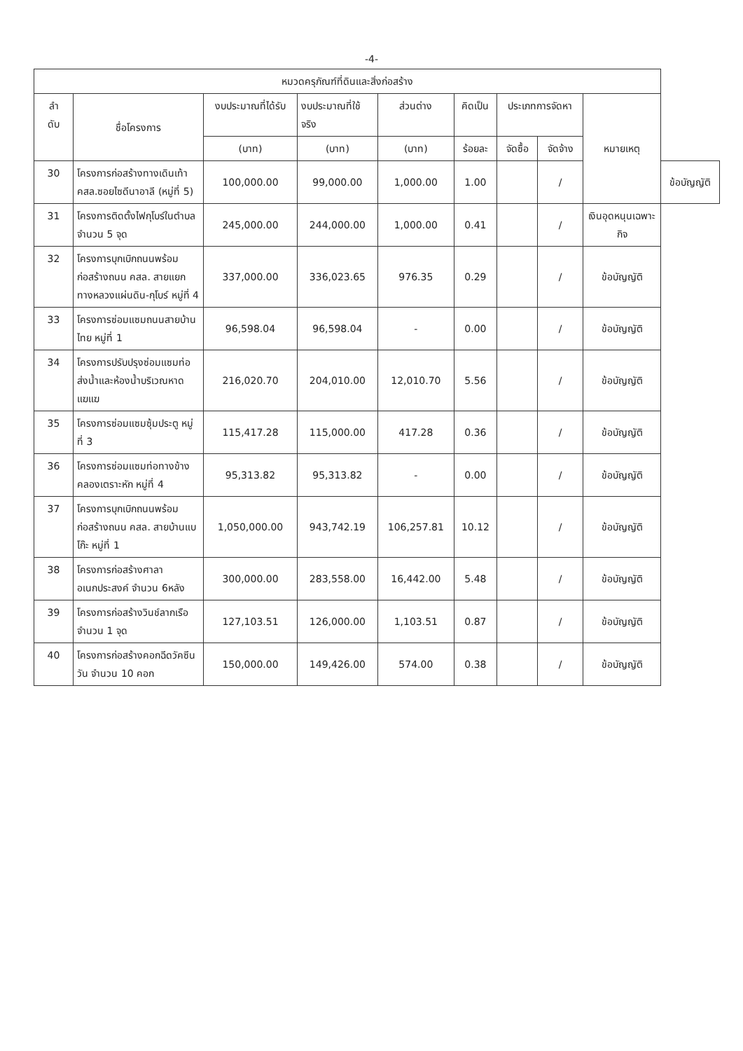-4-
| หมวดครุภัณฑ์ที่ดินและสิ่งก่อสร้าง | | | | | | | | | |
| --- | --- | --- | --- | --- | --- | --- | --- | --- | --- |
| ลำ ดับ | ชื่อโครงการ | งบประมาณที่ได้รับ | งบประมาณที่ใช้ จริง | ส่วนต่าง | คิดเป็น | ประเภทการจัดหา | | หมายเหตุ | |
| | | (บาท) | (บาท) | (บาท) | ร้อยละ | จัดซื้อ | จัดจ้าง | | |
| 30 | โครงการก่อสร้างทางเดินเท้า คสล.ซอยไซดีนาอาลี (หมู่ที่ 5) | 100,000.00 | 99,000.00 | 1,000.00 | 1.00 | | / | | ข้อบัญญัติ |
| 31 | โครงการติดตั้งไฟกุโบร์ในตำบล จำนวน 5 จุด | 245,000.00 | 244,000.00 | 1,000.00 | 0.41 | | / | เงินอุดหนุนเฉพาะกิจ | |
| 32 | โครงการบุกเบิกถนนพร้อมก่อสร้างถนน คสล. สายแยกทางหลวงแผ่นดิน-กุโบร์ หมู่ที่ 4 | 337,000.00 | 336,023.65 | 976.35 | 0.29 | | / | ข้อบัญญัติ | |
| 33 | โครงการซ่อมแซมถนนสายบ้านไทย หมู่ที่ 1 | 96,598.04 | 96,598.04 | - | 0.00 | | / | ข้อบัญญัติ | |
| 34 | โครงการปรับปรุงซ่อมแซมท่อส่งน้ำและห้องน้ำบริเวณหาดแฆแฆ | 216,020.70 | 204,010.00 | 12,010.70 | 5.56 | | / | ข้อบัญญัติ | |
| 35 | โครงการซ่อมแซมซุ้มประตู หมู่ที่ 3 | 115,417.28 | 115,000.00 | 417.28 | 0.36 | | / | ข้อบัญญัติ | |
| 36 | โครงการซ่อมแซมท่อทางข้างคลองเตราะหัก หมู่ที่ 4 | 95,313.82 | 95,313.82 | - | 0.00 | | / | ข้อบัญญัติ | |
| 37 | โครงการบุกเบิกถนนพร้อมก่อสร้างถนน คสล. สายบ้านแบโก๊ะ หมู่ที่ 1 | 1,050,000.00 | 943,742.19 | 106,257.81 | 10.12 | | / | ข้อบัญญัติ | |
| 38 | โครงการก่อสร้างศาลาอเนกประสงค์ จำนวน 6หลัง | 300,000.00 | 283,558.00 | 16,442.00 | 5.48 | | / | ข้อบัญญัติ | |
| 39 | โครงการก่อสร้างวินช์ลากเรือ จำนวน 1 จุด | 127,103.51 | 126,000.00 | 1,103.51 | 0.87 | | / | ข้อบัญญัติ | |
| 40 | โครงการก่อสร้างคอกฉีดวัคซีนวัน จำนวน 10 คอก | 150,000.00 | 149,426.00 | 574.00 | 0.38 | | / | ข้อบัญญัติ | |